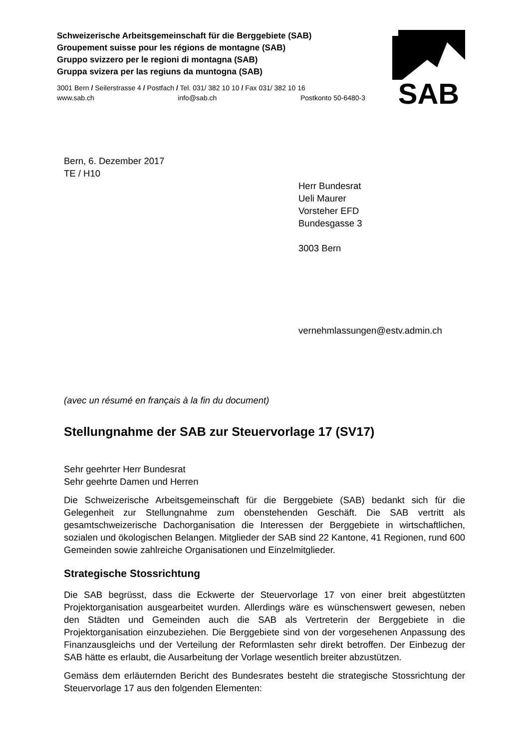Schweizerische Arbeitsgemeinschaft für die Berggebiete (SAB)
Groupement suisse pour les régions de montagne (SAB)
Gruppo svizzero per le regioni di montagna (SAB)
Gruppa svizera per las regiuns da muntogna (SAB)
3001 Bern / Seilerstrasse 4 / Postfach / Tel. 031/ 382 10 10 / Fax 031/ 382 10 16
www.sab.ch info@sab.ch Postkonto 50-6480-3
SAB
Bern, 6. Dezember 2017
TE / H10
Herr Bundesrat
Ueli Maurer
Vorsteher EFD
Bundesgasse 3
3003 Bern
vernehmlassungen@estv.admin.ch
(avec un résumé en français à la fin du document)
Stellungnahme der SAB zur Steuervorlage 17 (SV17)
Sehr geehrter Herr Bundesrat
Sehr geehrte Damen und Herren
Die Schweizerische Arbeitsgemeinschaft für die Berggebiete (SAB) bedankt sich für die Gelegenheit zur Stellungnahme zum obenstehenden Geschäft. Die SAB vertritt als gesamtschweizerische Dachorganisation die Interessen der Berggebiete in wirtschaftlichen, sozialen und ökologischen Belangen. Mitglieder der SAB sind 22 Kantone, 41 Regionen, rund 600 Gemeinden sowie zahlreiche Organisationen und Einzelmitglieder.
Strategische Stossrichtung
Die SAB begrüsst, dass die Eckwerte der Steuervorlage 17 von einer breit abgestützten Projektorganisation ausgearbeitet wurden. Allerdings wäre es wünschenswert gewesen, neben den Städten und Gemeinden auch die SAB als Vertreterin der Berggebiete in die Projektorganisation einzubeziehen. Die Berggebiete sind von der vorgesehenen Anpassung des Finanzausgleichs und der Verteilung der Reformlasten sehr direkt betroffen. Der Einbezug der SAB hätte es erlaubt, die Ausarbeitung der Vorlage wesentlich breiter abzustützen.
Gemäss dem erläuternden Bericht des Bundesrates besteht die strategische Stossrichtung der Steuervorlage 17 aus den folgenden Elementen: